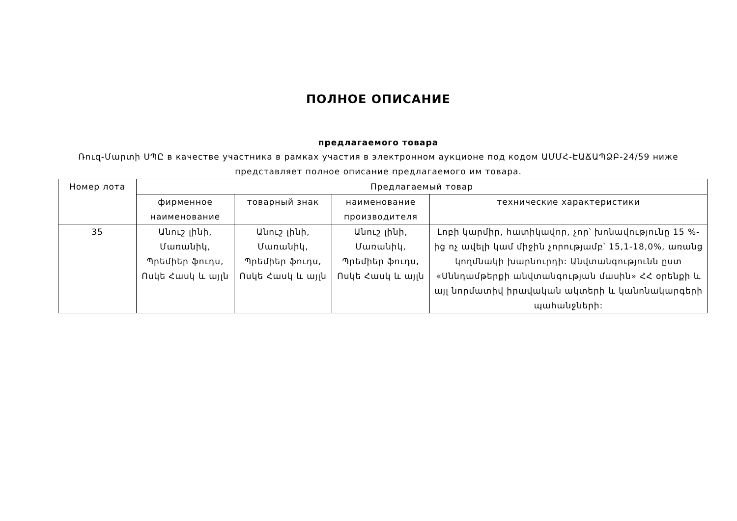ПОЛНОЕ ОПИСАНИЕ
предлагаемого товара
Ռուզ-Մարտի ՍՊԸ в качестве участника в рамках участия в электронном аукционе под кодом ԱՄՄՀ-ԷԱՃԱՊՁԲ-24/59 ниже представляет полное описание предлагаемого им товара.
| Номер лота | Предлагаемый товар | | | |
| --- | --- | --- | --- | --- |
| | фирменное наименование | товарный знак | наименование производителя | технические характеристики |
| 35 | Անուշ լինի, Մառանիկ, Պրեմիեր ֆուդս, Ոսկե Հասկ և այլն | Անուշ լինի, Մառանիկ, Պրեմիեր ֆուդս, Ոսկե Հասկ և այլն | Անուշ լինի, Մառանիկ, Պրեմիեր ֆուդս, Ոսկե Հասկ և այլն | Լոբի կարմիր, հատիկավոր, չոր՝ խոնավությունը 15 %-ից ոչ ավելի կամ միջին չորությամբ՝ 15,1-18,0%, առանց կողմնակի խարնուրդի: Անվտանգությունն ըստ «Սննդամթերքի անվտանգության մասին» ՀՀ օրենքի և այլ նորմատիվ իրավական ակտերի և կանոնակարգերի պահանջների: |